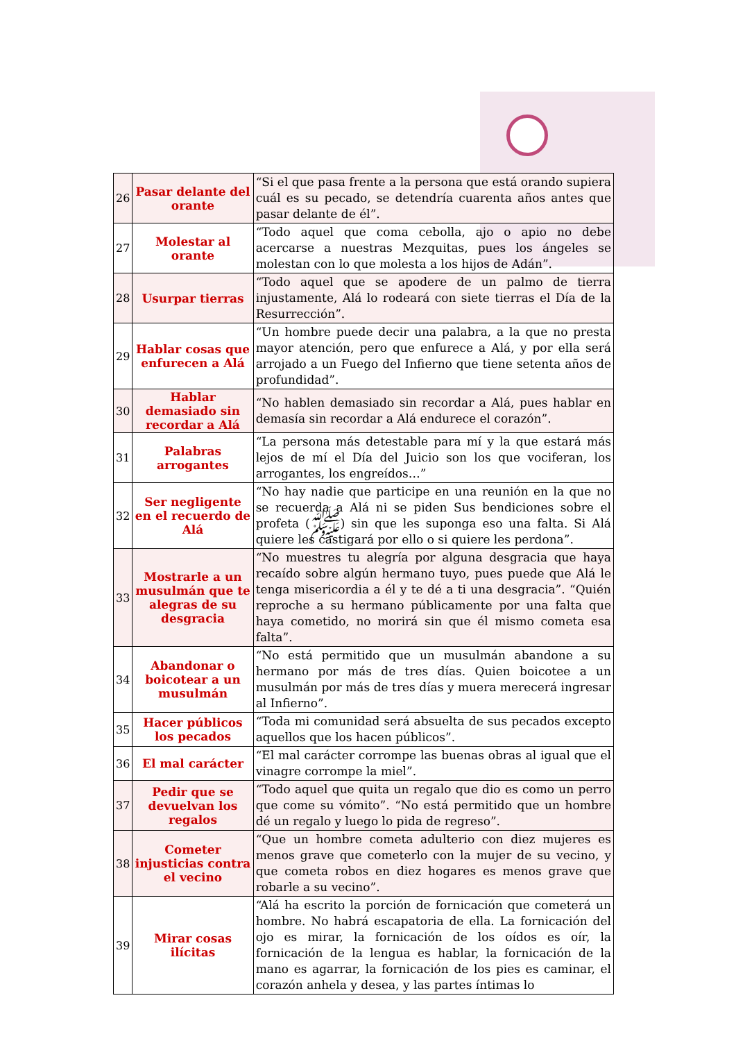| 26 | Pasar delante del orante | “Si el que pasa frente a la persona que está orando supiera cuál es su pecado, se detendría cuarenta años antes que pasar delante de él”. |
| 27 | Molestar al orante | “Todo aquel que coma cebolla, ajo o apio no debe acercarse a nuestras Mezquitas, pues los ángeles se molestan con lo que molesta a los hijos de Adán”. |
| 28 | Usurpar tierras | “Todo aquel que se apodere de un palmo de tierra injustamente, Alá lo rodeará con siete tierras el Día de la Resurrección”. |
| 29 | Hablar cosas que enfurecen a Alá | “Un hombre puede decir una palabra, a la que no presta mayor atención, pero que enfurece a Alá, y por ella será arrojado a un Fuego del Infierno que tiene setenta años de profundidad”. |
| 30 | Hablar demasiado sin recordar a Alá | “No hablen demasiado sin recordar a Alá, pues hablar en demasía sin recordar a Alá endurece el corazón”. |
| 31 | Palabras arrogantes | “La persona más detestable para mí y la que estará más lejos de mí el Día del Juicio son los que vociferan, los arrogantes, los engreídos…” |
| 32 | Ser negligente en el recuerdo de Alá | “No hay nadie que participe en una reunión en la que no se recuerda a Alá ni se piden Sus bendiciones sobre el profeta (ﷺ) sin que les suponga eso una falta. Si Alá quiere les castigará por ello o si quiere les perdona”. |
| 33 | Mostrarle a un musulmán que te alegras de su desgracia | “No muestres tu alegría por alguna desgracia que haya recaído sobre algún hermano tuyo, pues puede que Alá le tenga misericordia a él y te dé a ti una desgracia”. “Quién reproche a su hermano públicamente por una falta que haya cometido, no morirá sin que él mismo cometa esa falta”. |
| 34 | Abandonar o boicotear a un musulmán | “No está permitido que un musulmán abandone a su hermano por más de tres días. Quien boicotee a un musulmán por más de tres días y muera merecerá ingresar al Infierno”. |
| 35 | Hacer públicos los pecados | “Toda mi comunidad será absuelta de sus pecados excepto aquellos que los hacen públicos”. |
| 36 | El mal carácter | “El mal carácter corrompe las buenas obras al igual que el vinagre corrompe la miel”. |
| 37 | Pedir que se devuelvan los regalos | “Todo aquel que quita un regalo que dio es como un perro que come su vómito”. “No está permitido que un hombre dé un regalo y luego lo pida de regreso”. |
| 38 | Cometer injusticias contra el vecino | “Que un hombre cometa adulterio con diez mujeres es menos grave que cometerlo con la mujer de su vecino, y que cometa robos en diez hogares es menos grave que robarle a su vecino”. |
| 39 | Mirar cosas ilícitas | “Alá ha escrito la porción de fornicación que cometerá un hombre. No habrá escapatoria de ella. La fornicación del ojo es mirar, la fornicación de los oídos es oír, la fornicación de la lengua es hablar, la fornicación de la mano es agarrar, la fornicación de los pies es caminar, el corazón anhela y desea, y las partes íntimas lo |